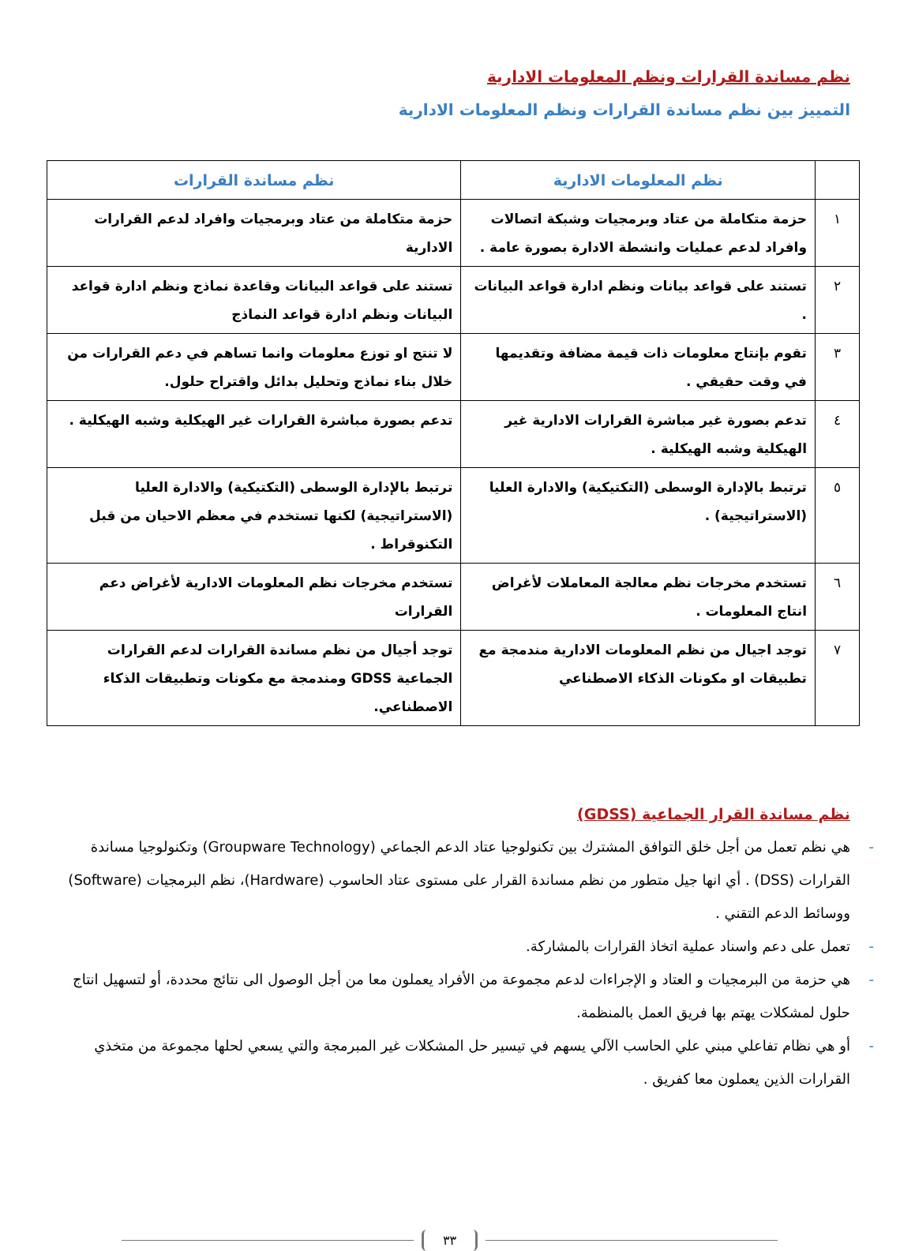نظم مساندة القرارات ونظم المعلومات الادارية
التمييز بين نظم مساندة القرارات ونظم المعلومات الادارية
| | نظم المعلومات الادارية | نظم مساندة القرارات |
| --- | --- | --- |
| ١ | حزمة متكاملة من عتاد وبرمجيات وشبكة اتصالات وافراد لدعم عمليات وانشطة الادارة بصورة عامة . | حزمة متكاملة من عتاد وبرمجيات وافراد لدعم القرارات الادارية |
| ٢ | تستند على قواعد بيانات ونظم ادارة قواعد البيانات . | تستند على قواعد البيانات وقاعدة نماذج ونظم ادارة قواعد البيانات ونظم ادارة قواعد النماذج |
| ٣ | تقوم بإنتاج معلومات ذات قيمة مضافة وتقديمها في وقت حقيقي . | لا تنتج او توزع معلومات وانما تساهم في دعم القرارات من خلال بناء نماذج وتحليل بدائل واقتراح حلول. |
| ٤ | تدعم بصورة غير مباشرة القرارات الادارية غير الهيكلية وشبه الهيكلية . | تدعم بصورة مباشرة القرارات غير الهيكلية وشبه الهيكلية . |
| ٥ | ترتبط بالإدارة الوسطى (التكتيكية) والادارة العليا (الاستراتيجية) . | ترتبط بالإدارة الوسطى (التكتيكية) والادارة العليا (الاستراتيجية) لكنها تستخدم في معظم الاحيان من قبل التكنوقراط . |
| ٦ | تستخدم مخرجات نظم معالجة المعاملات لأغراض انتاج المعلومات . | تستخدم مخرجات نظم المعلومات الادارية لأغراض دعم القرارات |
| ٧ | توجد اجيال من نظم المعلومات الادارية مندمجة مع تطبيقات او مكونات الذكاء الاصطناعي | توجد أجيال من نظم مساندة القرارات لدعم القرارات الجماعية GDSS ومندمجة مع مكونات وتطبيقات الذكاء الاصطناعي. |
نظم مساندة القرار الجماعية (GDSS)
- هي نظم تعمل من أجل خلق التوافق المشترك بين تكنولوجيا عتاد الدعم الجماعي (Groupware Technology) وتكنولوجيا مساندة القرارات (DSS) . أي انها جيل متطور من نظم مساندة القرار على مستوى عتاد الحاسوب (Hardware)، نظم البرمجيات (Software) ووسائط الدعم التقني .
- تعمل على دعم واسناد عملية اتخاذ القرارات بالمشاركة.
- هي حزمة من البرمجيات و العتاد و الإجراءات لدعم مجموعة من الأفراد يعملون معا من أجل الوصول الى نتائج محددة، أو لتسهيل انتاج حلول لمشكلات يهتم بها فريق العمل بالمنظمة.
- أو هي نظام تفاعلي مبني علي الحاسب الآلي يسهم في تيسير حل المشكلات غير المبرمجة والتي يسعي لحلها مجموعة من متخذي القرارات الذين يعملون معا كفريق .
٣٣